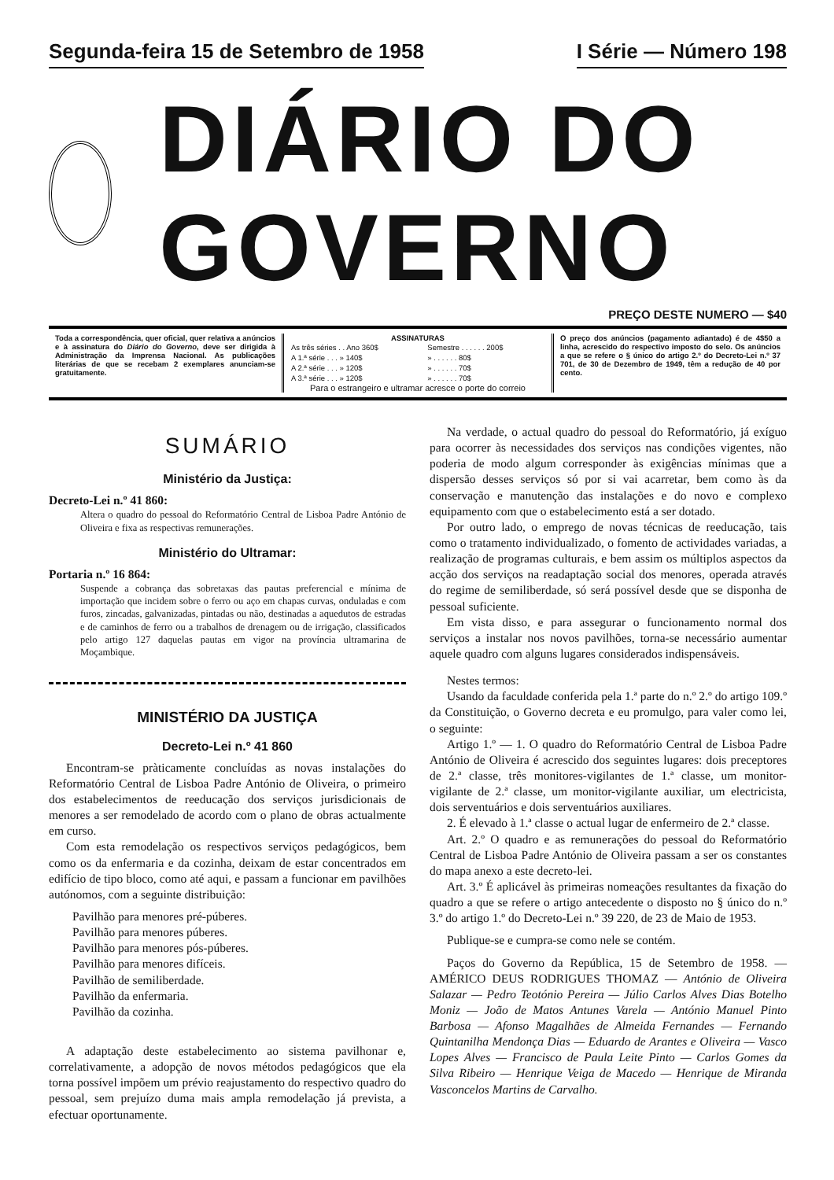Segunda-feira 15 de Setembro de 1958
I Série — Número 198
DIÁRIO DO GOVERNO
PREÇO DESTE NUMERO — $40
Toda a correspondência, quer oficial, quer relativa a anúncios e à assinatura do Diário do Governo, deve ser dirigida à Administração da Imprensa Nacional. As publicações literárias de que se recebam 2 exemplares anunciam-se gratuitamente.
ASSINATURAS
| As três séries . . Ano 360$ | Semestre . . . . . . 200$ |
| A 1.ª série . . . » 140$ | » . . . . . . 80$ |
| A 2.ª série . . . » 120$ | » . . . . . . 70$ |
| A 3.ª série . . . » 120$ | » . . . . . . 70$ |
Para o estrangeiro e ultramar acresce o porte do correio
O preço dos anúncios (pagamento adiantado) é de 4$50 a linha, acrescido do respectivo imposto do selo. Os anúncios a que se refere o § único do artigo 2.º do Decreto-Lei n.º 37 701, de 30 de Dezembro de 1949, têm a redução de 40 por cento.
SUMÁRIO
Ministério da Justiça:
Decreto-Lei n.º 41 860:
Altera o quadro do pessoal do Reformatório Central de Lisboa Padre António de Oliveira e fixa as respectivas remunerações.
Ministério do Ultramar:
Portaria n.º 16 864:
Suspende a cobrança das sobretaxas das pautas preferencial e mínima de importação que incidem sobre o ferro ou aço em chapas curvas, onduladas e com furos, zincadas, galvanizadas, pintadas ou não, destinadas a aquedutos de estradas e de caminhos de ferro ou a trabalhos de drenagem ou de irrigação, classificados pelo artigo 127 daquelas pautas em vigor na província ultramarina de Moçambique.
MINISTÉRIO DA JUSTIÇA
Decreto-Lei n.º 41 860
Encontram-se pràticamente concluídas as novas instalações do Reformatório Central de Lisboa Padre António de Oliveira, o primeiro dos estabelecimentos de reeducação dos serviços jurisdicionais de menores a ser remodelado de acordo com o plano de obras actualmente em curso.
Com esta remodelação os respectivos serviços pedagógicos, bem como os da enfermaria e da cozinha, deixam de estar concentrados em edifício de tipo bloco, como até aqui, e passam a funcionar em pavilhões autónomos, com a seguinte distribuição:
Pavilhão para menores pré-púberes.
Pavilhão para menores púberes.
Pavilhão para menores pós-púberes.
Pavilhão para menores difíceis.
Pavilhão de semiliberdade.
Pavilhão da enfermaria.
Pavilhão da cozinha.
A adaptação deste estabelecimento ao sistema pavilhonar e, correlativamente, a adopção de novos métodos pedagógicos que ela torna possível impõem um prévio reajustamento do respectivo quadro do pessoal, sem prejuízo duma mais ampla remodelação já prevista, a efectuar oportunamente.
Na verdade, o actual quadro do pessoal do Reformatório, já exíguo para ocorrer às necessidades dos serviços nas condições vigentes, não poderia de modo algum corresponder às exigências mínimas que a dispersão desses serviços só por si vai acarretar, bem como às da conservação e manutenção das instalações e do novo e complexo equipamento com que o estabelecimento está a ser dotado.
Por outro lado, o emprego de novas técnicas de reeducação, tais como o tratamento individualizado, o fomento de actividades variadas, a realização de programas culturais, e bem assim os múltiplos aspectos da acção dos serviços na readaptação social dos menores, operada através do regime de semiliberdade, só será possível desde que se disponha de pessoal suficiente.
Em vista disso, e para assegurar o funcionamento normal dos serviços a instalar nos novos pavilhões, torna-se necessário aumentar aquele quadro com alguns lugares considerados indispensáveis.
Nestes termos:
Usando da faculdade conferida pela 1.ª parte do n.º 2.º do artigo 109.º da Constituição, o Governo decreta e eu promulgo, para valer como lei, o seguinte:
Artigo 1.º — 1. O quadro do Reformatório Central de Lisboa Padre António de Oliveira é acrescido dos seguintes lugares: dois preceptores de 2.ª classe, três monitores-vigilantes de 1.ª classe, um monitor-vigilante de 2.ª classe, um monitor-vigilante auxiliar, um electricista, dois serventuários e dois serventuários auxiliares.
2. É elevado à 1.ª classe o actual lugar de enfermeiro de 2.ª classe.
Art. 2.º O quadro e as remunerações do pessoal do Reformatório Central de Lisboa Padre António de Oliveira passam a ser os constantes do mapa anexo a este decreto-lei.
Art. 3.º É aplicável às primeiras nomeações resultantes da fixação do quadro a que se refere o artigo antecedente o disposto no § único do n.º 3.º do artigo 1.º do Decreto-Lei n.º 39 220, de 23 de Maio de 1953.
Publique-se e cumpra-se como nele se contém.
Paços do Governo da República, 15 de Setembro de 1958. — AMÉRICO DEUS RODRIGUES THOMAZ — António de Oliveira Salazar — Pedro Teotónio Pereira — Júlio Carlos Alves Dias Botelho Moniz — João de Matos Antunes Varela — António Manuel Pinto Barbosa — Afonso Magalhães de Almeida Fernandes — Fernando Quintanilha Mendonça Dias — Eduardo de Arantes e Oliveira — Vasco Lopes Alves — Francisco de Paula Leite Pinto — Carlos Gomes da Silva Ribeiro — Henrique Veiga de Macedo — Henrique de Miranda Vasconcelos Martins de Carvalho.